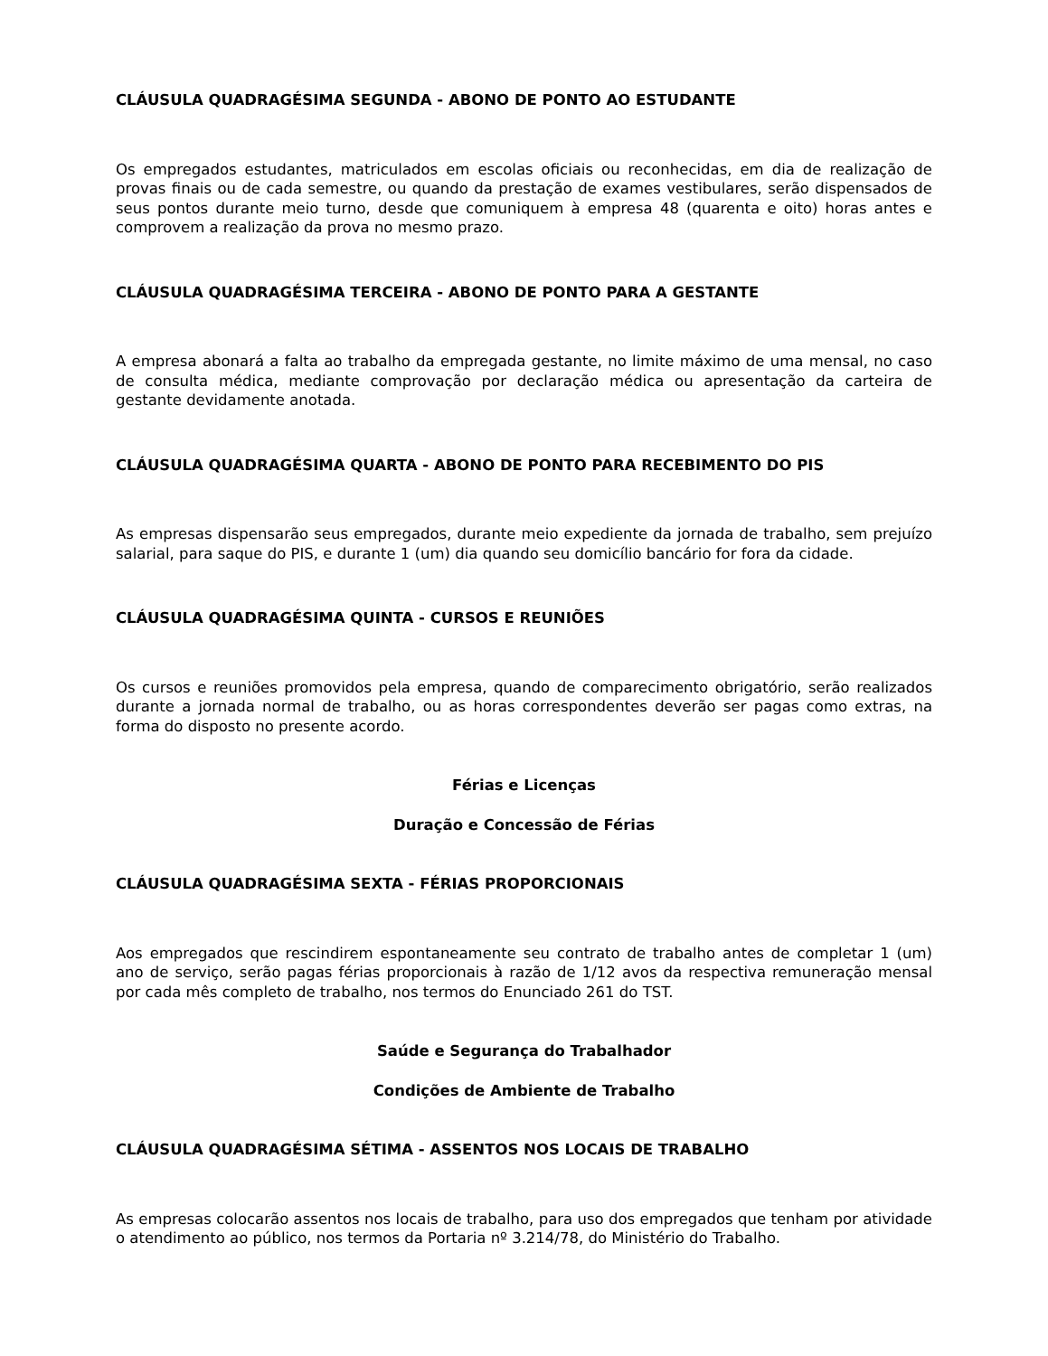CLÁUSULA QUADRAGÉSIMA SEGUNDA - ABONO DE PONTO AO ESTUDANTE
Os empregados estudantes, matriculados em escolas oficiais ou reconhecidas, em dia de realização de provas finais ou de cada semestre, ou quando da prestação de exames vestibulares, serão dispensados de seus pontos durante meio turno, desde que comuniquem à empresa 48 (quarenta e oito) horas antes e comprovem a realização da prova no mesmo prazo.
CLÁUSULA QUADRAGÉSIMA TERCEIRA - ABONO DE PONTO PARA A GESTANTE
A empresa abonará a falta ao trabalho da empregada gestante, no limite máximo de uma mensal, no caso de consulta médica, mediante comprovação por declaração médica ou apresentação da carteira de gestante devidamente anotada.
CLÁUSULA QUADRAGÉSIMA QUARTA - ABONO DE PONTO PARA RECEBIMENTO DO PIS
As empresas dispensarão seus empregados, durante meio expediente da jornada de trabalho, sem prejuízo salarial, para saque do PIS, e durante 1 (um) dia quando seu domicílio bancário for fora da cidade.
CLÁUSULA QUADRAGÉSIMA QUINTA - CURSOS E REUNIÕES
Os cursos e reuniões promovidos pela empresa, quando de comparecimento obrigatório, serão realizados durante a jornada normal de trabalho, ou as horas correspondentes deverão ser pagas como extras, na forma do disposto no presente acordo.
Férias e Licenças
Duração e Concessão de Férias
CLÁUSULA QUADRAGÉSIMA SEXTA - FÉRIAS PROPORCIONAIS
Aos empregados que rescindirem espontaneamente seu contrato de trabalho antes de completar 1 (um) ano de serviço, serão pagas férias proporcionais à razão de 1/12 avos da respectiva remuneração mensal por cada mês completo de trabalho, nos termos do Enunciado 261 do TST.
Saúde e Segurança do Trabalhador
Condições de Ambiente de Trabalho
CLÁUSULA QUADRAGÉSIMA SÉTIMA - ASSENTOS NOS LOCAIS DE TRABALHO
As empresas colocarão assentos nos locais de trabalho, para uso dos empregados que tenham por atividade o atendimento ao público, nos termos da Portaria nº 3.214/78, do Ministério do Trabalho.